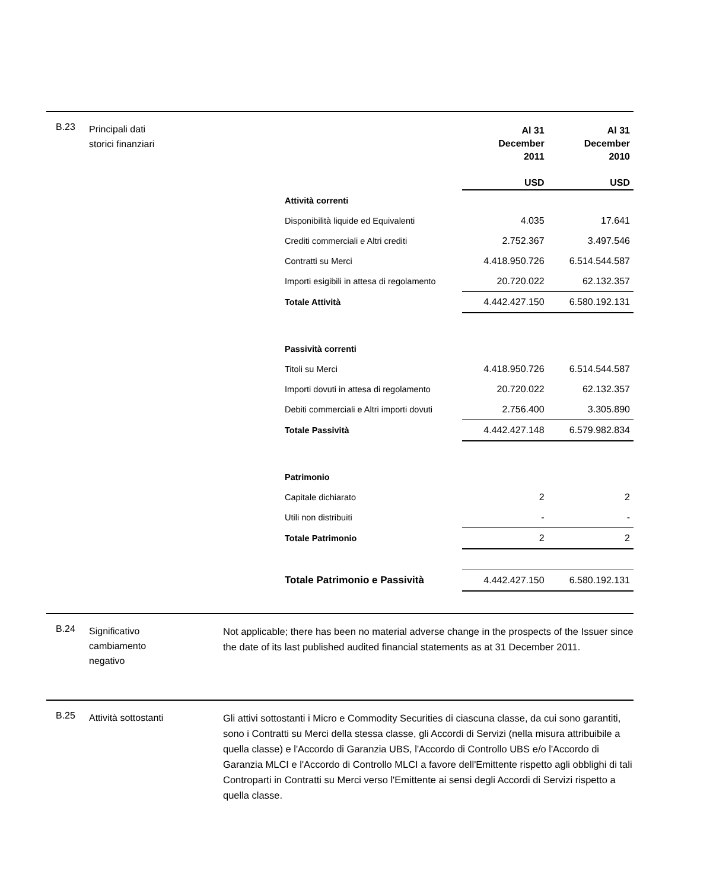B.23
Principali dati
storici finanziari
| | Al 31 December 2011 USD | Al 31 December 2010 USD |
| Attività correnti | | |
| Disponibilità liquide ed Equivalenti | 4.035 | 17.641 |
| Crediti commerciali e Altri crediti | 2.752.367 | 3.497.546 |
| Contratti su Merci | 4.418.950.726 | 6.514.544.587 |
| Importi esigibili in attesa di regolamento | 20.720.022 | 62.132.357 |
| Totale Attività | 4.442.427.150 | 6.580.192.131 |
| Passività correnti | | |
| Titoli su Merci | 4.418.950.726 | 6.514.544.587 |
| Importi dovuti in attesa di regolamento | 20.720.022 | 62.132.357 |
| Debiti commerciali e Altri importi dovuti | 2.756.400 | 3.305.890 |
| Totale Passività | 4.442.427.148 | 6.579.982.834 |
| Patrimonio | | |
| Capitale dichiarato | 2 | 2 |
| Utili non distribuiti | - | - |
| Totale Patrimonio | 2 | 2 |
| Totale Patrimonio e Passività | 4.442.427.150 | 6.580.192.131 |
B.24
Significativo
cambiamento
negativo
Not applicable; there has been no material adverse change in the prospects of the Issuer since the date of its last published audited financial statements as at 31 December 2011.
B.25
Attività sottostanti
Gli attivi sottostanti i Micro e Commodity Securities di ciascuna classe, da cui sono garantiti, sono i Contratti su Merci della stessa classe, gli Accordi di Servizi (nella misura attribuibile a quella classe) e l'Accordo di Garanzia UBS, l'Accordo di Controllo UBS e/o l'Accordo di Garanzia MLCI e l'Accordo di Controllo MLCI a favore dell'Emittente rispetto agli obblighi di tali Controparti in Contratti su Merci verso l'Emittente ai sensi degli Accordi di Servizi rispetto a quella classe.